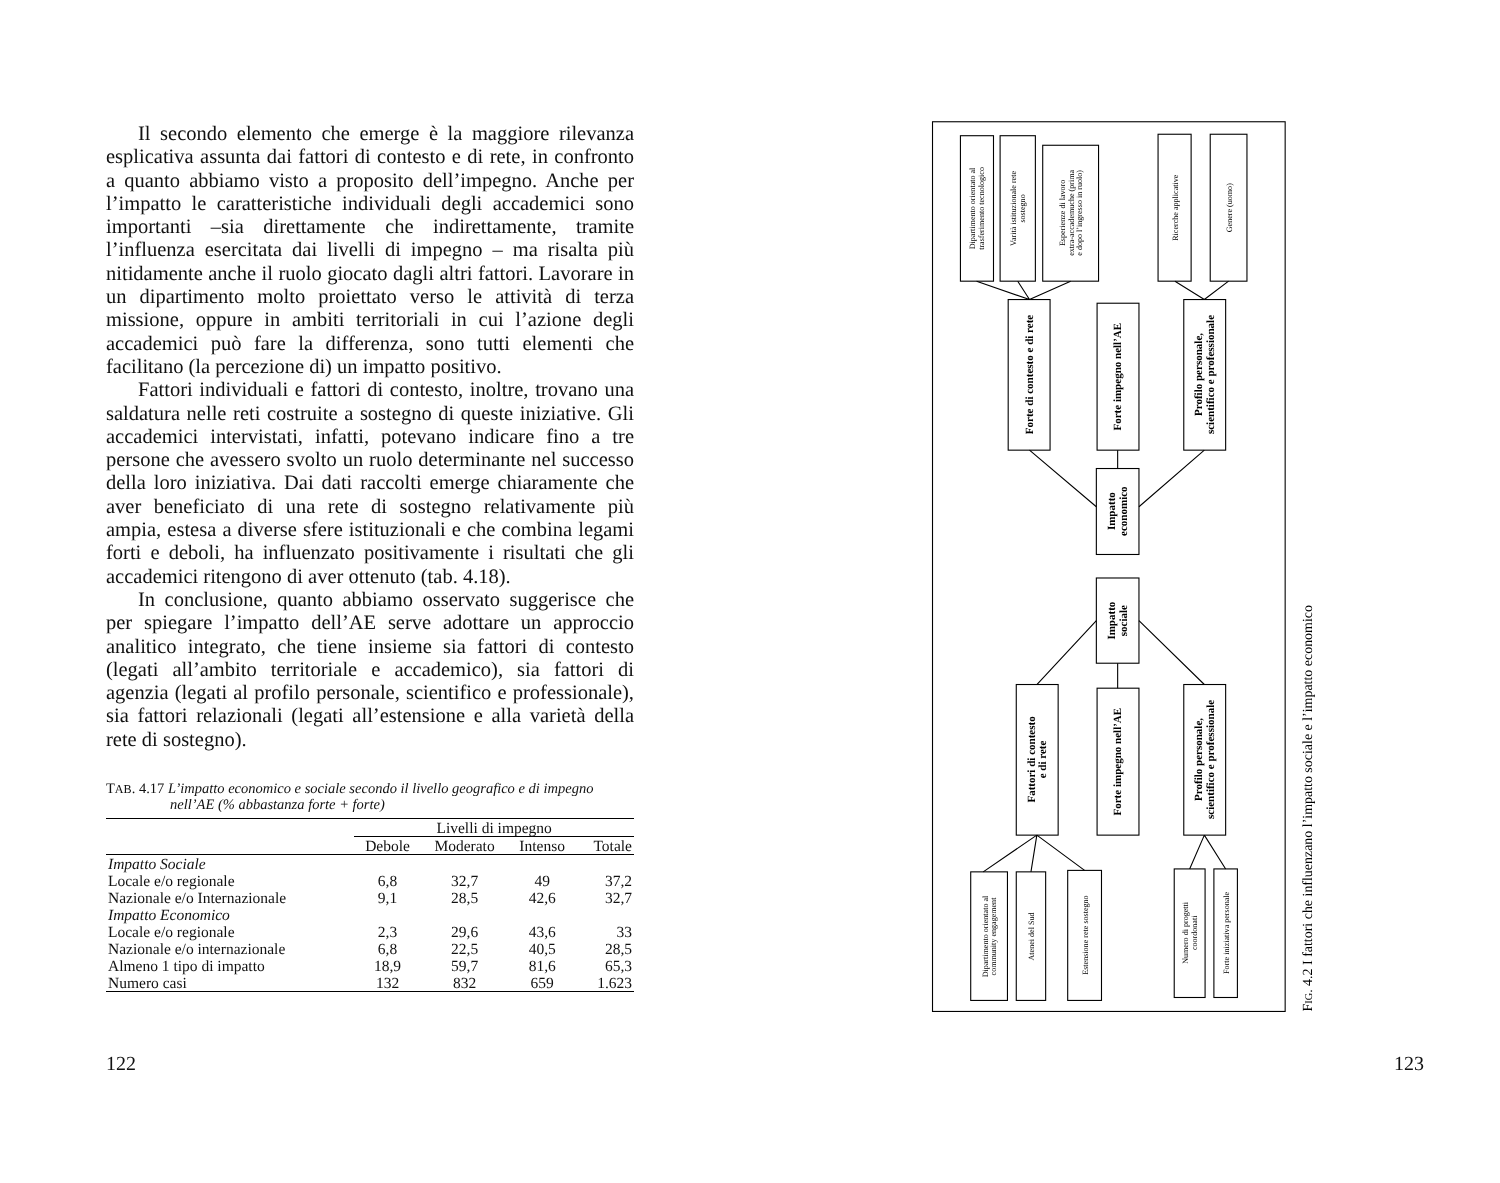Il secondo elemento che emerge è la maggiore rilevanza esplicativa assunta dai fattori di contesto e di rete, in confronto a quanto abbiamo visto a proposito dell’impegno. Anche per l’impatto le caratteristiche individuali degli accademici sono importanti –sia direttamente che indirettamente, tramite l’influenza esercitata dai livelli di impegno – ma risalta più nitidamente anche il ruolo giocato dagli altri fattori. Lavorare in un dipartimento molto proiettato verso le attività di terza missione, oppure in ambiti territoriali in cui l’azione degli accademici può fare la differenza, sono tutti elementi che facilitano (la percezione di) un impatto positivo.
Fattori individuali e fattori di contesto, inoltre, trovano una saldatura nelle reti costruite a sostegno di queste iniziative. Gli accademici intervistati, infatti, potevano indicare fino a tre persone che avessero svolto un ruolo determinante nel successo della loro iniziativa. Dai dati raccolti emerge chiaramente che aver beneficiato di una rete di sostegno relativamente più ampia, estesa a diverse sfere istituzionali e che combina legami forti e deboli, ha influenzato positivamente i risultati che gli accademici ritengono di aver ottenuto (tab. 4.18).
In conclusione, quanto abbiamo osservato suggerisce che per spiegare l’impatto dell’AE serve adottare un approccio analitico integrato, che tiene insieme sia fattori di contesto (legati all’ambito territoriale e accademico), sia fattori di agenzia (legati al profilo personale, scientifico e professionale), sia fattori relazionali (legati all’estensione e alla varietà della rete di sostegno).
TAB. 4.17 L’impatto economico e sociale secondo il livello geografico e di impegno nell’AE (% abbastanza forte + forte)
| | Livelli di impegno | | | |
| --- | --- | --- | --- | --- |
| | Debole | Moderato | Intenso | Totale |
| Impatto Sociale | | | | |
| Locale e/o regionale | 6,8 | 32,7 | 49 | 37,2 |
| Nazionale e/o Internazionale | 9,1 | 28,5 | 42,6 | 32,7 |
| Impatto Economico | | | | |
| Locale e/o regionale | 2,3 | 29,6 | 43,6 | 33 |
| Nazionale e/o internazionale | 6,8 | 22,5 | 40,5 | 28,5 |
| Almeno 1 tipo di impatto | 18,9 | 59,7 | 81,6 | 65,3 |
| Numero casi | 132 | 832 | 659 | 1.623 |
122
Dipartimento orientato al trasferimento tecnologico
Varità istituzionale rete sostegno
Esperienze di lavoro extra-accademuche (prima e dopo l’ingresso in ruolo)
Ricerche applicative
Genere (uomo)
Dipartimento orientato al community engagement
Atenei del Sud
Estensione rete sostegno
Numero di progetti coordonati
Forte iniziativa personale
Forte di contesto e di rete
Forte impegno nell’AE
Profilo personale, scientifico e professionale
Impatto economico
Impatto sociale
Fattori di contesto e di rete
Forte impegno nell’AE
Profilo personale, scientifico e professionale
FIG. 4.2 I fattori che influenzano l’impatto sociale e l’impatto economico
123